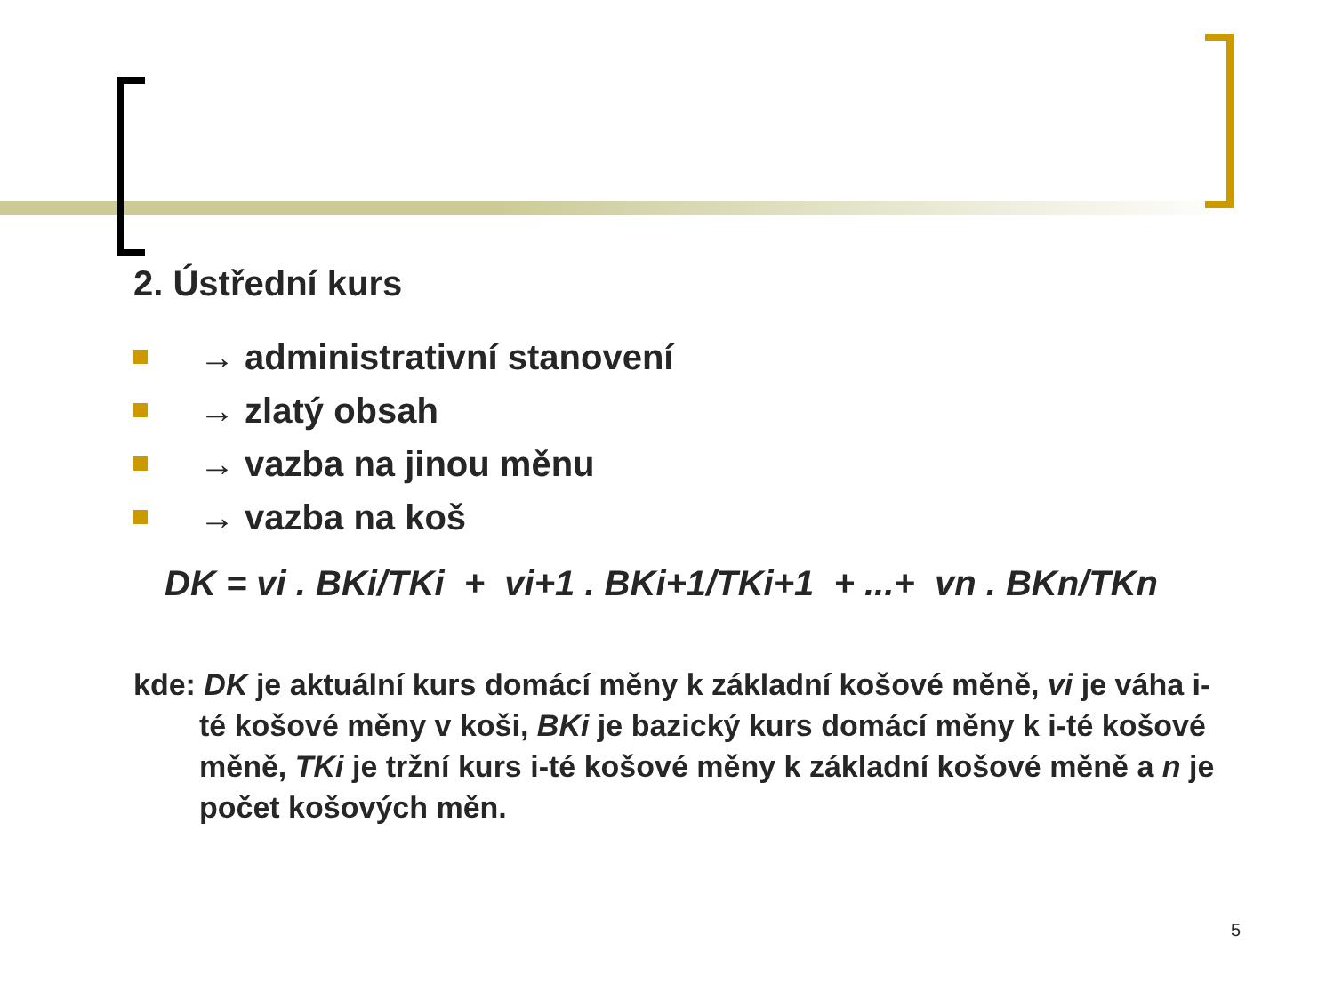2. Ústřední kurs
→ administrativní stanovení
→ zlatý obsah
→ vazba na jinou měnu
→ vazba na koš
DK = vi . BKi/TKi + vi+1 . BKi+1/TKi+1 + ...+ vn . BKn/TKn
kde: DK je aktuální kurs domácí měny k základní košové měně, vi je váha i-té košové měny v koši, BKi je bazický kurs domácí měny k i-té košové měně, TKi je tržní kurs i-té košové měny k základní košové měně a n je počet košových měn.
5